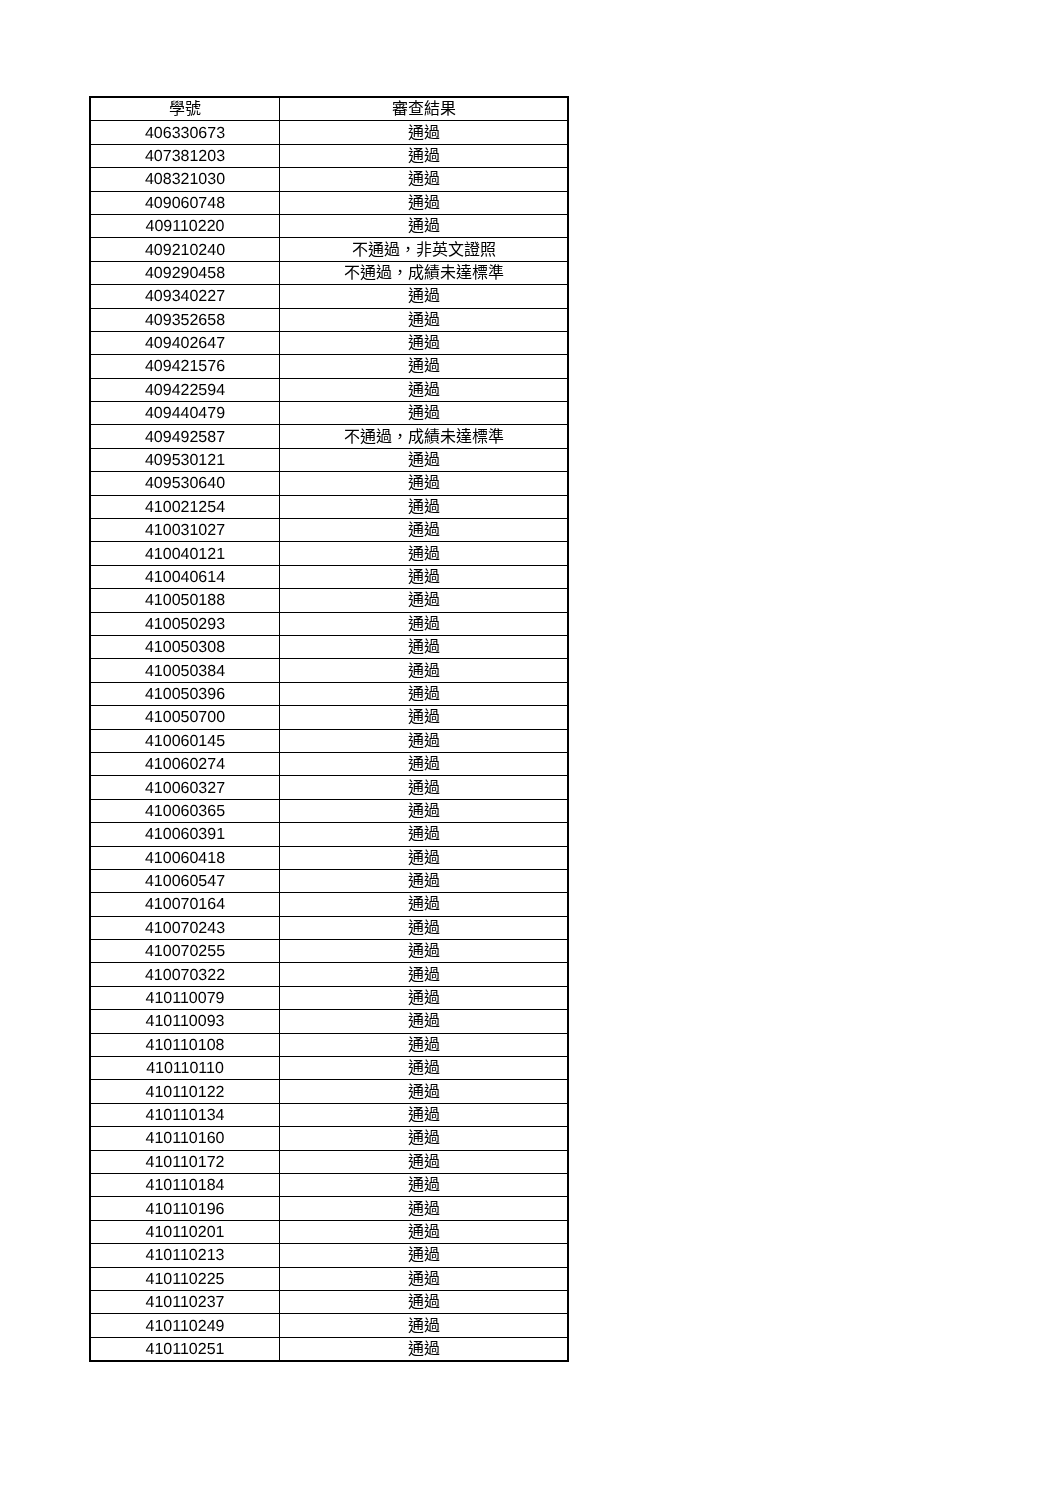| 學號 | 審查結果 |
| --- | --- |
| 406330673 | 通過 |
| 407381203 | 通過 |
| 408321030 | 通過 |
| 409060748 | 通過 |
| 409110220 | 通過 |
| 409210240 | 不通過，非英文證照 |
| 409290458 | 不通過，成績未達標準 |
| 409340227 | 通過 |
| 409352658 | 通過 |
| 409402647 | 通過 |
| 409421576 | 通過 |
| 409422594 | 通過 |
| 409440479 | 通過 |
| 409492587 | 不通過，成績未達標準 |
| 409530121 | 通過 |
| 409530640 | 通過 |
| 410021254 | 通過 |
| 410031027 | 通過 |
| 410040121 | 通過 |
| 410040614 | 通過 |
| 410050188 | 通過 |
| 410050293 | 通過 |
| 410050308 | 通過 |
| 410050384 | 通過 |
| 410050396 | 通過 |
| 410050700 | 通過 |
| 410060145 | 通過 |
| 410060274 | 通過 |
| 410060327 | 通過 |
| 410060365 | 通過 |
| 410060391 | 通過 |
| 410060418 | 通過 |
| 410060547 | 通過 |
| 410070164 | 通過 |
| 410070243 | 通過 |
| 410070255 | 通過 |
| 410070322 | 通過 |
| 410110079 | 通過 |
| 410110093 | 通過 |
| 410110108 | 通過 |
| 410110110 | 通過 |
| 410110122 | 通過 |
| 410110134 | 通過 |
| 410110160 | 通過 |
| 410110172 | 通過 |
| 410110184 | 通過 |
| 410110196 | 通過 |
| 410110201 | 通過 |
| 410110213 | 通過 |
| 410110225 | 通過 |
| 410110237 | 通過 |
| 410110249 | 通過 |
| 410110251 | 通過 |